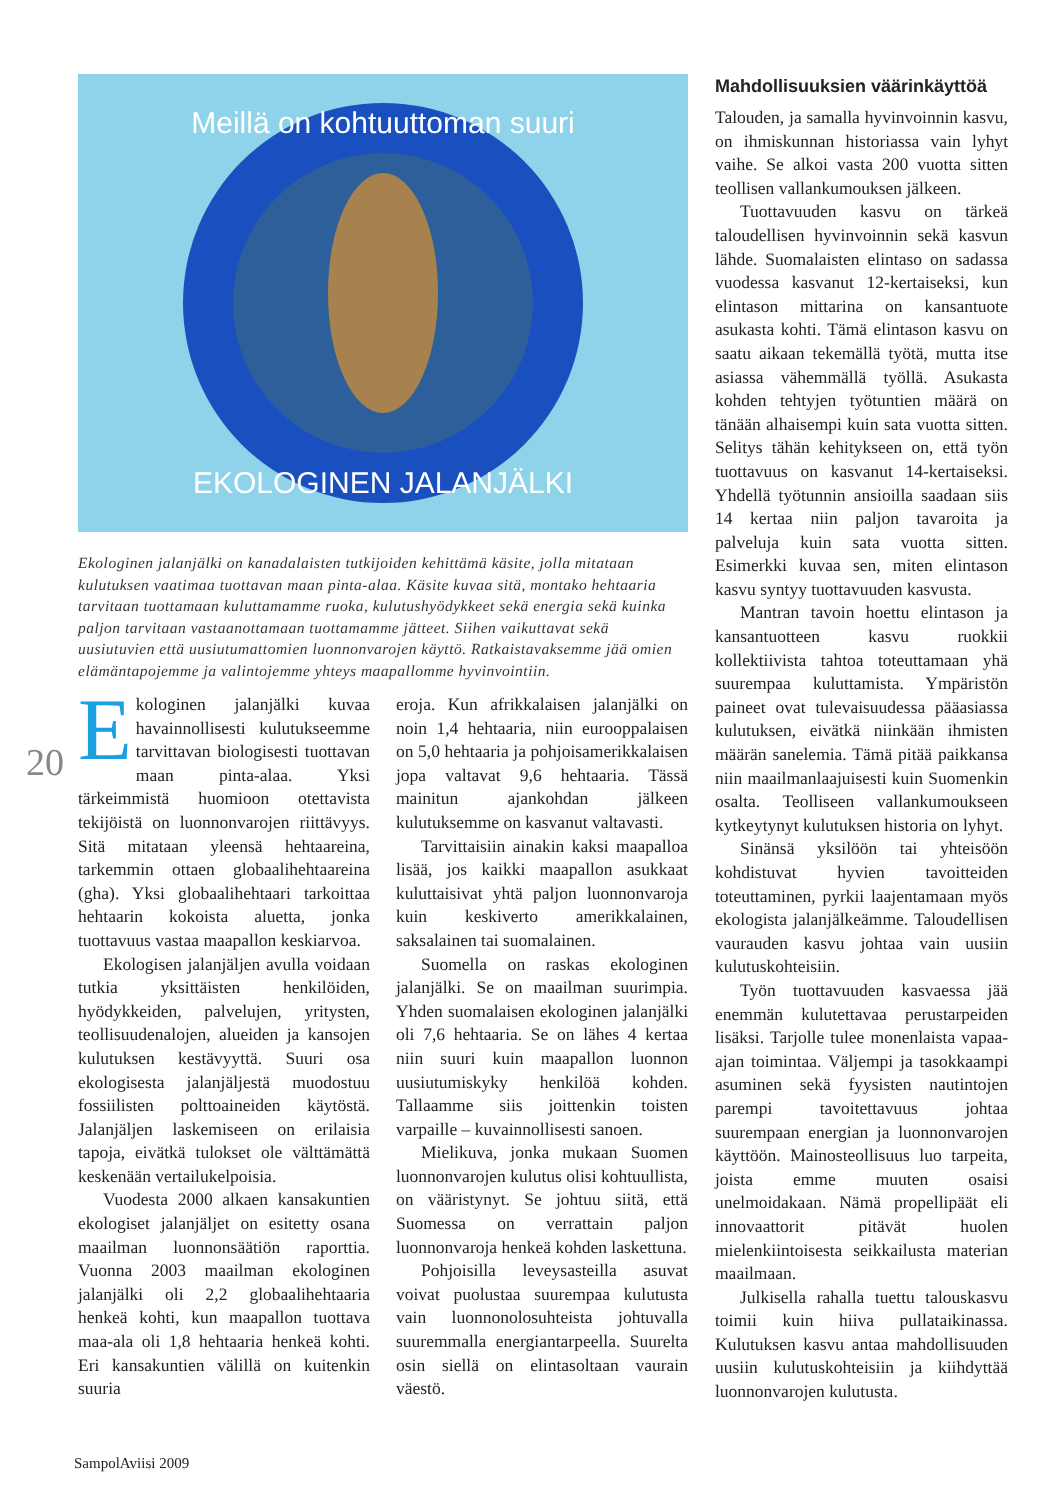20
Meillä on kohtuuttoman suuri
EKOLOGINEN JALANJÄLKI
Ekologinen jalanjälki on kanadalaisten tutkijoiden kehittämä käsite, jolla mitataan kulutuksen vaatimaa tuottavan maan pinta-alaa. Käsite kuvaa sitä, montako hehtaaria tarvitaan tuottamaan kuluttamamme ruoka, kulutushyödykkeet sekä energia sekä kuinka paljon tarvitaan vastaanottamaan tuottamamme jätteet. Siihen vaikuttavat sekä uusiutuvien että uusiutumattomien luonnonvarojen käyttö. Ratkaistavaksemme jää omien elämäntapojemme ja valintojemme yhteys maapallomme hyvinvointiin.
Ekologinen jalanjälki kuvaa havainnollisesti kulutukseemme tarvittavan biologisesti tuottavan maan pinta-alaa. Yksi tärkeimmistä huomioon otettavista tekijöistä on luonnonvarojen riittävyys. Sitä mitataan yleensä hehtaareina, tarkemmin ottaen globaalihehtaareina (gha). Yksi globaalihehtaari tarkoittaa hehtaarin kokoista aluetta, jonka tuottavuus vastaa maapallon keskiarvoa.
Ekologisen jalanjäljen avulla voidaan tutkia yksittäisten henkilöiden, hyödykkeiden, palvelujen, yritysten, teollisuudenalojen, alueiden ja kansojen kulutuksen kestävyyttä. Suuri osa ekologisesta jalanjäljestä muodostuu fossiilisten polttoaineiden käytöstä. Jalanjäljen laskemiseen on erilaisia tapoja, eivätkä tulokset ole välttämättä keskenään vertailukelpoisia.
Vuodesta 2000 alkaen kansakuntien ekologiset jalanjäljet on esitetty osana maailman luonnonsäätiön raporttia. Vuonna 2003 maailman ekologinen jalanjälki oli 2,2 globaalihehtaaria henkeä kohti, kun maapallon tuottava maa-ala oli 1,8 hehtaaria henkeä kohti. Eri kansakuntien välillä on kuitenkin suuria
eroja. Kun afrikkalaisen jalanjälki on noin 1,4 hehtaaria, niin eurooppalaisen on 5,0 hehtaaria ja pohjoisamerikkalaisen jopa valtavat 9,6 hehtaaria. Tässä mainitun ajankohdan jälkeen kulutuksemme on kasvanut valtavasti.
Tarvittaisiin ainakin kaksi maapalloa lisää, jos kaikki maapallon asukkaat kuluttaisivat yhtä paljon luonnonvaroja kuin keskiverto amerikkalainen, saksalainen tai suomalainen.
Suomella on raskas ekologinen jalanjälki. Se on maailman suurimpia. Yhden suomalaisen ekologinen jalanjälki oli 7,6 hehtaaria. Se on lähes 4 kertaa niin suuri kuin maapallon luonnon uusiutumiskyky henkilöä kohden. Tallaamme siis joittenkin toisten varpaille – kuvainnollisesti sanoen.
Mielikuva, jonka mukaan Suomen luonnonvarojen kulutus olisi kohtuullista, on vääristynyt. Se johtuu siitä, että Suomessa on verrattain paljon luonnonvaroja henkeä kohden laskettuna.
Pohjoisilla leveysasteilla asuvat voivat puolustaa suurempaa kulutusta vain luonnonolosuhteista johtuvalla suuremmalla energiantarpeella. Suurelta osin siellä on elintasoltaan vaurain väestö.
Mahdollisuuksien väärinkäyttöä
Talouden, ja samalla hyvinvoinnin kasvu, on ihmiskunnan historiassa vain lyhyt vaihe. Se alkoi vasta 200 vuotta sitten teollisen vallankumouksen jälkeen.
Tuottavuuden kasvu on tärkeä taloudellisen hyvinvoinnin sekä kasvun lähde. Suomalaisten elintaso on sadassa vuodessa kasvanut 12-kertaiseksi, kun elintason mittarina on kansantuote asukasta kohti. Tämä elintason kasvu on saatu aikaan tekemällä työtä, mutta itse asiassa vähemmällä työllä. Asukasta kohden tehtyjen työtuntien määrä on tänään alhaisempi kuin sata vuotta sitten. Selitys tähän kehitykseen on, että työn tuottavuus on kasvanut 14-kertaiseksi. Yhdellä työtunnin ansioilla saadaan siis 14 kertaa niin paljon tavaroita ja palveluja kuin sata vuotta sitten. Esimerkki kuvaa sen, miten elintason kasvu syntyy tuottavuuden kasvusta.
Mantran tavoin hoettu elintason ja kansantuotteen kasvu ruokkii kollektiivista tahtoa toteuttamaan yhä suurempaa kuluttamista. Ympäristön paineet ovat tulevaisuudessa pääasiassa kulutuksen, eivätkä niinkään ihmisten määrän sanelemia. Tämä pitää paikkansa niin maailmanlaajuisesti kuin Suomenkin osalta. Teolliseen vallankumoukseen kytkeytynyt kulutuksen historia on lyhyt.
Sinänsä yksilöön tai yhteisöön kohdistuvat hyvien tavoitteiden toteuttaminen, pyrkii laajentamaan myös ekologista jalanjälkeämme. Taloudellisen vaurauden kasvu johtaa vain uusiin kulutuskohteisiin.
Työn tuottavuuden kasvaessa jää enemmän kulutettavaa perustarpeiden lisäksi. Tarjolle tulee monenlaista vapaa-ajan toimintaa. Väljempi ja tasokkaampi asuminen sekä fyysisten nautintojen parempi tavoitettavuus johtaa suurempaan energian ja luonnonvarojen käyttöön. Mainosteollisuus luo tarpeita, joista emme muuten osaisi unelmoidakaan. Nämä propellipäät eli innovaattorit pitävät huolen mielenkiintoisesta seikkailusta materian maailmaan.
Julkisella rahalla tuettu talouskasvu toimii kuin hiiva pullataikinassa. Kulutuksen kasvu antaa mahdollisuuden uusiin kulutuskohteisiin ja kiihdyttää luonnonvarojen kulutusta.
SampolAviisi 2009